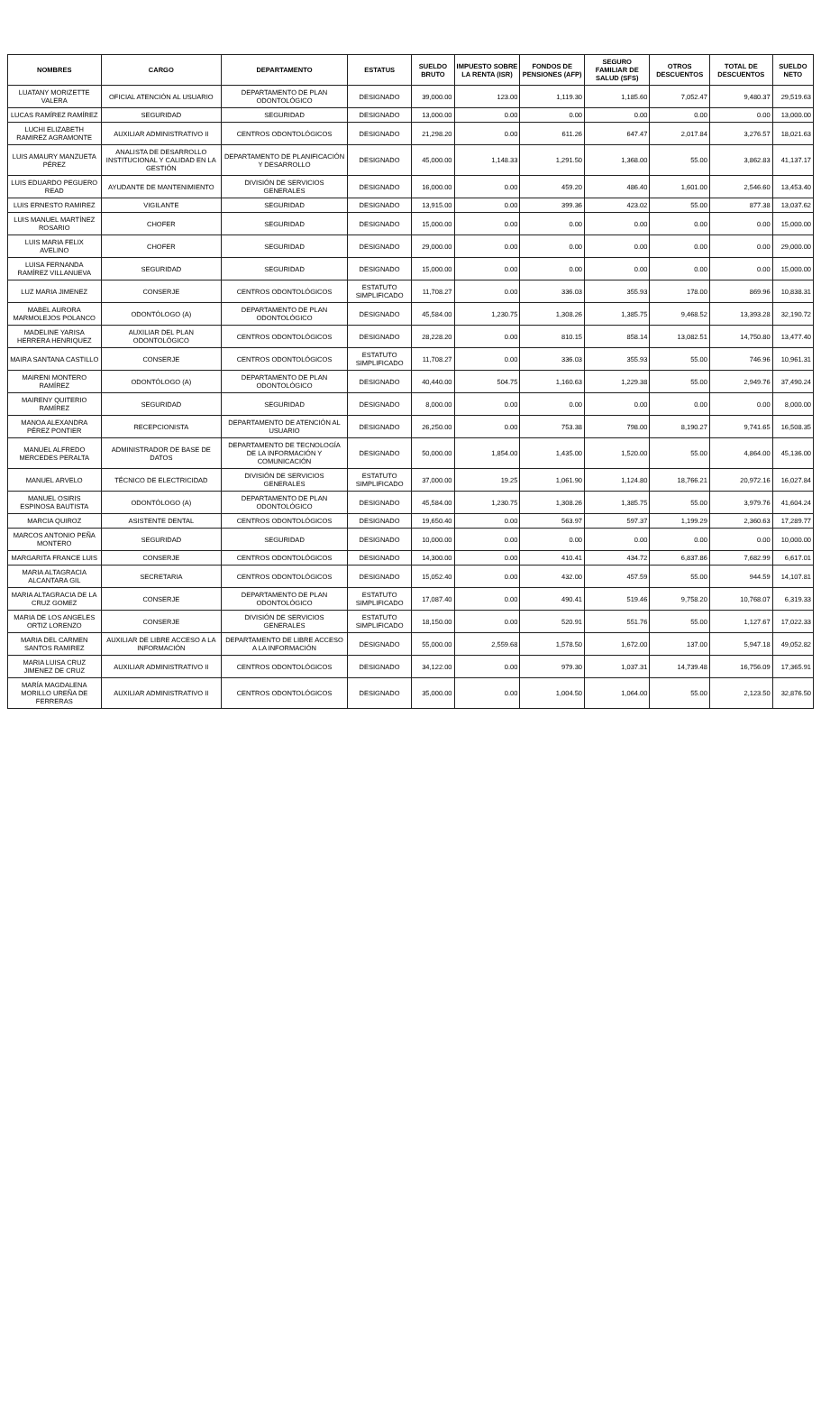| NOMBRES | CARGO | DEPARTAMENTO | ESTATUS | SUELDO BRUTO | IMPUESTO SOBRE LA RENTA (ISR) | FONDOS DE PENSIONES (AFP) | SEGURO FAMILIAR DE SALUD (SFS) | OTROS DESCUENTOS | TOTAL DE DESCUENTOS | SUELDO NETO |
| --- | --- | --- | --- | --- | --- | --- | --- | --- | --- | --- |
| LUATANY MORIZETTE VALERA | OFICIAL ATENCIÓN AL USUARIO | DEPARTAMENTO DE PLAN ODONTOLÓGICO | DESIGNADO | 39,000.00 | 123.00 | 1,119.30 | 1,185.60 | 7,052.47 | 9,480.37 | 29,519.63 |
| LUCAS RAMÍREZ RAMÍREZ | SEGURIDAD | SEGURIDAD | DESIGNADO | 13,000.00 | 0.00 | 0.00 | 0.00 | 0.00 | 0.00 | 13,000.00 |
| LUCHI ELIZABETH RAMIREZ AGRAMONTE | AUXILIAR ADMINISTRATIVO II | CENTROS ODONTOLÓGICOS | DESIGNADO | 21,298.20 | 0.00 | 611.26 | 647.47 | 2,017.84 | 3,276.57 | 18,021.63 |
| LUIS AMAURY MANZUETA PÉREZ | ANALISTA DE DESARROLLO INSTITUCIONAL Y CALIDAD EN LA GESTIÓN | DEPARTAMENTO DE PLANIFICACIÓN Y DESARROLLO | DESIGNADO | 45,000.00 | 1,148.33 | 1,291.50 | 1,368.00 | 55.00 | 3,862.83 | 41,137.17 |
| LUIS EDUARDO PEGUERO READ | AYUDANTE DE MANTENIMIENTO | DIVISIÓN DE SERVICIOS GENERALES | DESIGNADO | 16,000.00 | 0.00 | 459.20 | 486.40 | 1,601.00 | 2,546.60 | 13,453.40 |
| LUIS ERNESTO RAMIREZ | VIGILANTE | SEGURIDAD | DESIGNADO | 13,915.00 | 0.00 | 399.36 | 423.02 | 55.00 | 877.38 | 13,037.62 |
| LUIS MANUEL MARTÍNEZ ROSARIO | CHOFER | SEGURIDAD | DESIGNADO | 15,000.00 | 0.00 | 0.00 | 0.00 | 0.00 | 0.00 | 15,000.00 |
| LUIS MARIA FELIX AVELINO | CHOFER | SEGURIDAD | DESIGNADO | 29,000.00 | 0.00 | 0.00 | 0.00 | 0.00 | 0.00 | 29,000.00 |
| LUISA FERNANDA RAMÍREZ VILLANUEVA | SEGURIDAD | SEGURIDAD | DESIGNADO | 15,000.00 | 0.00 | 0.00 | 0.00 | 0.00 | 0.00 | 15,000.00 |
| LUZ MARIA JIMENEZ | CONSERJE | CENTROS ODONTOLÓGICOS | ESTATUTO SIMPLIFICADO | 11,708.27 | 0.00 | 336.03 | 355.93 | 178.00 | 869.96 | 10,838.31 |
| MABEL AURORA MARMOLEJOS POLANCO | ODONTÓLOGO (A) | DEPARTAMENTO DE PLAN ODONTOLÓGICO | DESIGNADO | 45,584.00 | 1,230.75 | 1,308.26 | 1,385.75 | 9,468.52 | 13,393.28 | 32,190.72 |
| MADELINE YARISA HERRERA HENRIQUEZ | AUXILIAR DEL PLAN ODONTOLÓGICO | CENTROS ODONTOLÓGICOS | DESIGNADO | 28,228.20 | 0.00 | 810.15 | 858.14 | 13,082.51 | 14,750.80 | 13,477.40 |
| MAIRA SANTANA CASTILLO | CONSERJE | CENTROS ODONTOLÓGICOS | ESTATUTO SIMPLIFICADO | 11,708.27 | 0.00 | 336.03 | 355.93 | 55.00 | 746.96 | 10,961.31 |
| MAIRENI MONTERO RAMÍREZ | ODONTÓLOGO (A) | DEPARTAMENTO DE PLAN ODONTOLÓGICO | DESIGNADO | 40,440.00 | 504.75 | 1,160.63 | 1,229.38 | 55.00 | 2,949.76 | 37,490.24 |
| MAIRENY QUITERIO RAMÍREZ | SEGURIDAD | SEGURIDAD | DESIGNADO | 8,000.00 | 0.00 | 0.00 | 0.00 | 0.00 | 0.00 | 8,000.00 |
| MANOA ALEXANDRA PÉREZ PONTIER | RECEPCIONISTA | DEPARTAMENTO DE ATENCIÓN AL USUARIO | DESIGNADO | 26,250.00 | 0.00 | 753.38 | 798.00 | 8,190.27 | 9,741.65 | 16,508.35 |
| MANUEL ALFREDO MERCEDES PERALTA | ADMINISTRADOR DE BASE DE DATOS | DEPARTAMENTO DE TECNOLOGÍA DE LA INFORMACIÓN Y COMUNICACIÓN | DESIGNADO | 50,000.00 | 1,854.00 | 1,435.00 | 1,520.00 | 55.00 | 4,864.00 | 45,136.00 |
| MANUEL ARVELO | TÉCNICO DE ELECTRICIDAD | DIVISIÓN DE SERVICIOS GENERALES | ESTATUTO SIMPLIFICADO | 37,000.00 | 19.25 | 1,061.90 | 1,124.80 | 18,766.21 | 20,972.16 | 16,027.84 |
| MANUEL OSIRIS ESPINOSA BAUTISTA | ODONTÓLOGO (A) | DEPARTAMENTO DE PLAN ODONTOLÓGICO | DESIGNADO | 45,584.00 | 1,230.75 | 1,308.26 | 1,385.75 | 55.00 | 3,979.76 | 41,604.24 |
| MARCIA QUIROZ | ASISTENTE DENTAL | CENTROS ODONTOLÓGICOS | DESIGNADO | 19,650.40 | 0.00 | 563.97 | 597.37 | 1,199.29 | 2,360.63 | 17,289.77 |
| MARCOS ANTONIO PEÑA MONTERO | SEGURIDAD | SEGURIDAD | DESIGNADO | 10,000.00 | 0.00 | 0.00 | 0.00 | 0.00 | 0.00 | 10,000.00 |
| MARGARITA FRANCE LUIS | CONSERJE | CENTROS ODONTOLÓGICOS | DESIGNADO | 14,300.00 | 0.00 | 410.41 | 434.72 | 6,837.86 | 7,682.99 | 6,617.01 |
| MARIA ALTAGRACIA ALCANTARA GIL | SECRETARIA | CENTROS ODONTOLÓGICOS | DESIGNADO | 15,052.40 | 0.00 | 432.00 | 457.59 | 55.00 | 944.59 | 14,107.81 |
| MARIA ALTAGRACIA DE LA CRUZ GOMEZ | CONSERJE | DEPARTAMENTO DE PLAN ODONTOLÓGICO | ESTATUTO SIMPLIFICADO | 17,087.40 | 0.00 | 490.41 | 519.46 | 9,758.20 | 10,768.07 | 6,319.33 |
| MARIA DE LOS ANGELES ORTIZ LORENZO | CONSERJE | DIVISIÓN DE SERVICIOS GENERALES | ESTATUTO SIMPLIFICADO | 18,150.00 | 0.00 | 520.91 | 551.76 | 55.00 | 1,127.67 | 17,022.33 |
| MARIA DEL CARMEN SANTOS RAMIREZ | AUXILIAR DE LIBRE ACCESO A LA INFORMACIÓN | DEPARTAMENTO DE LIBRE ACCESO A LA INFORMACIÓN | DESIGNADO | 55,000.00 | 2,559.68 | 1,578.50 | 1,672.00 | 137.00 | 5,947.18 | 49,052.82 |
| MARIA LUISA CRUZ JIMENEZ DE CRUZ | AUXILIAR ADMINISTRATIVO II | CENTROS ODONTOLÓGICOS | DESIGNADO | 34,122.00 | 0.00 | 979.30 | 1,037.31 | 14,739.48 | 16,756.09 | 17,365.91 |
| MARÍA MAGDALENA MORILLO UREÑA DE FERRERAS | AUXILIAR ADMINISTRATIVO II | CENTROS ODONTOLÓGICOS | DESIGNADO | 35,000.00 | 0.00 | 1,004.50 | 1,064.00 | 55.00 | 2,123.50 | 32,876.50 |